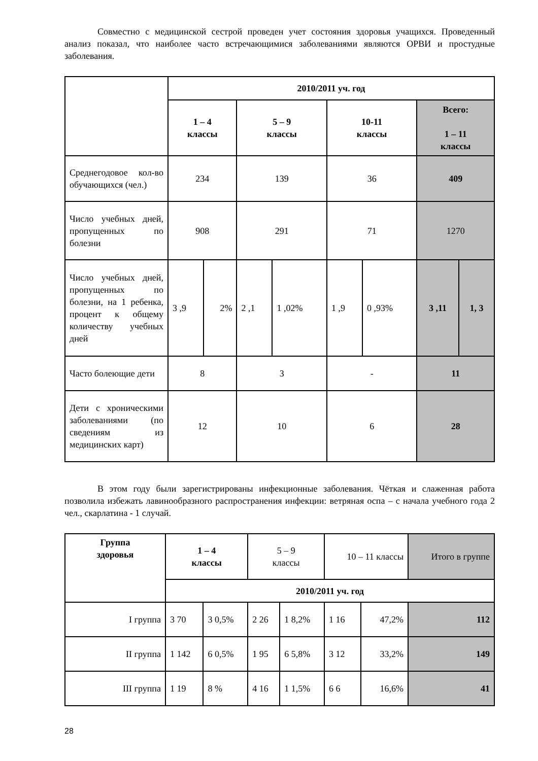Совместно с медицинской сестрой проведен учет состояния здоровья учащихся. Проведенный анализ показал, что наиболее часто встречающимися заболеваниями являются ОРВИ и простудные заболевания.
| | 2010/2011 уч. год | | | | | | | |
| | 1 – 4 классы | | 5 – 9 классы | | 10-11 классы | | Всего: 1 – 11 классы | |
| Среднегодовое кол-во обучающихся (чел.) | 234 | | 139 | | 36 | | 409 | |
| Число учебных дней, пропущенных по болезни | 908 | | 291 | | 71 | | 1270 | |
| Число учебных дней, пропущенных по болезни, на 1 ребенка, процент к общему количеству учебных дней | 3 ,9 | 2% | 2 ,1 | 1 ,02% | 1 ,9 | 0 ,93% | 3 ,11 | 1, 3 |
| Часто болеющие дети | 8 | | 3 | | - | | 11 | |
| Дети с хроническими заболеваниями (по сведениям из медицинских карт) | 12 | | 10 | | 6 | | 28 | |
В этом году были зарегистрированы инфекционные заболевания. Чёткая и слаженная работа позволила избежать лавинообразного распространения инфекции: ветряная оспа – с начала учебного года 2 чел., скарлатина - 1 случай.
| Группа здоровья | 1 – 4 классы | | 5 – 9 классы | | 10 – 11 классы | | Итого в группе |
| | 2010/2011 уч. год | | | | | | |
| I группа | 3 70 | 3 0,5% | 2 26 | 1 8,2% | 1 16 | 47,2% | 112 |
| II группа | 1 142 | 6 0,5% | 1 95 | 6 5,8% | 3 12 | 33,2% | 149 |
| III группа | 1 19 | 8 % | 4 16 | 1 1,5% | 6 6 | 16,6% | 41 |
28